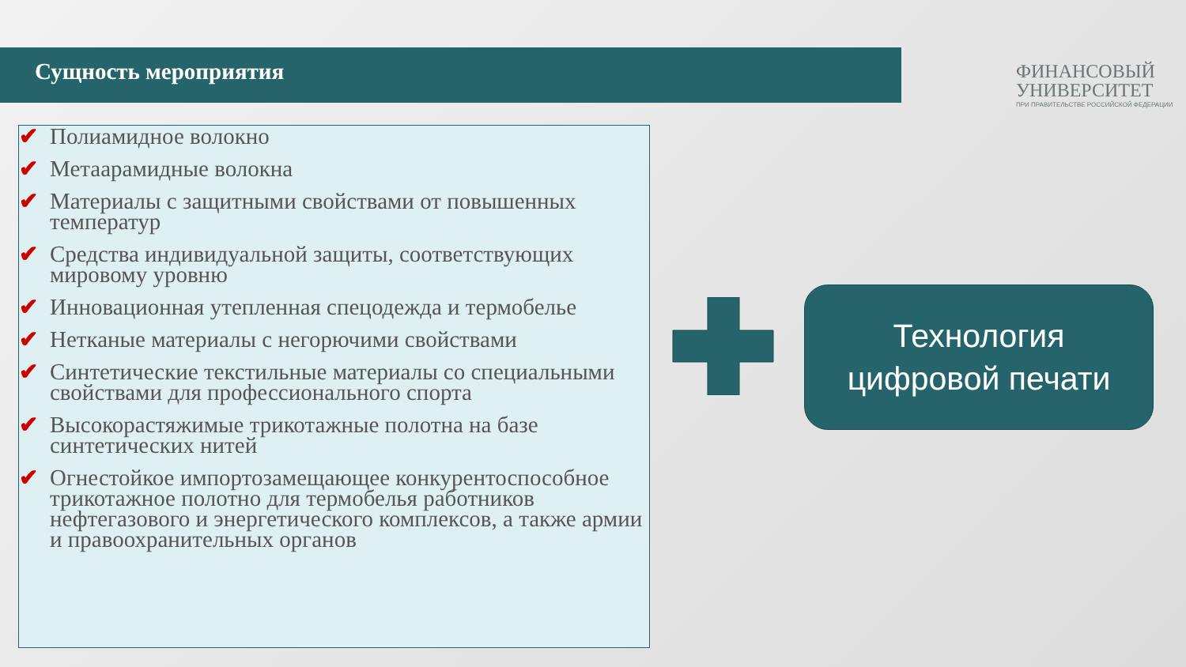Сущность мероприятия
ФИНАНСОВЫЙ
УНИВЕРСИТЕТ
ПРИ ПРАВИТЕЛЬСТВЕ РОССИЙСКОЙ ФЕДЕРАЦИИ
✔ Полиамидное волокно
✔ Метаарамидные волокна
✔ Материалы с защитными свойствами от повышенных температур
✔ Средства индивидуальной защиты, соответствующих мировому уровню
✔ Инновационная утепленная спецодежда и термобелье
✔ Нетканые материалы с негорючими свойствами
✔ Синтетические текстильные материалы со специальными свойствами для профессионального спорта
✔ Высокорастяжимые трикотажные полотна на базе синтетических нитей
✔ Огнестойкое импортозамещающее конкурентоспособное трикотажное полотно для термобелья работников нефтегазового и энергетического комплексов, а также армии и правоохранительных органов
Технология
цифровой печати